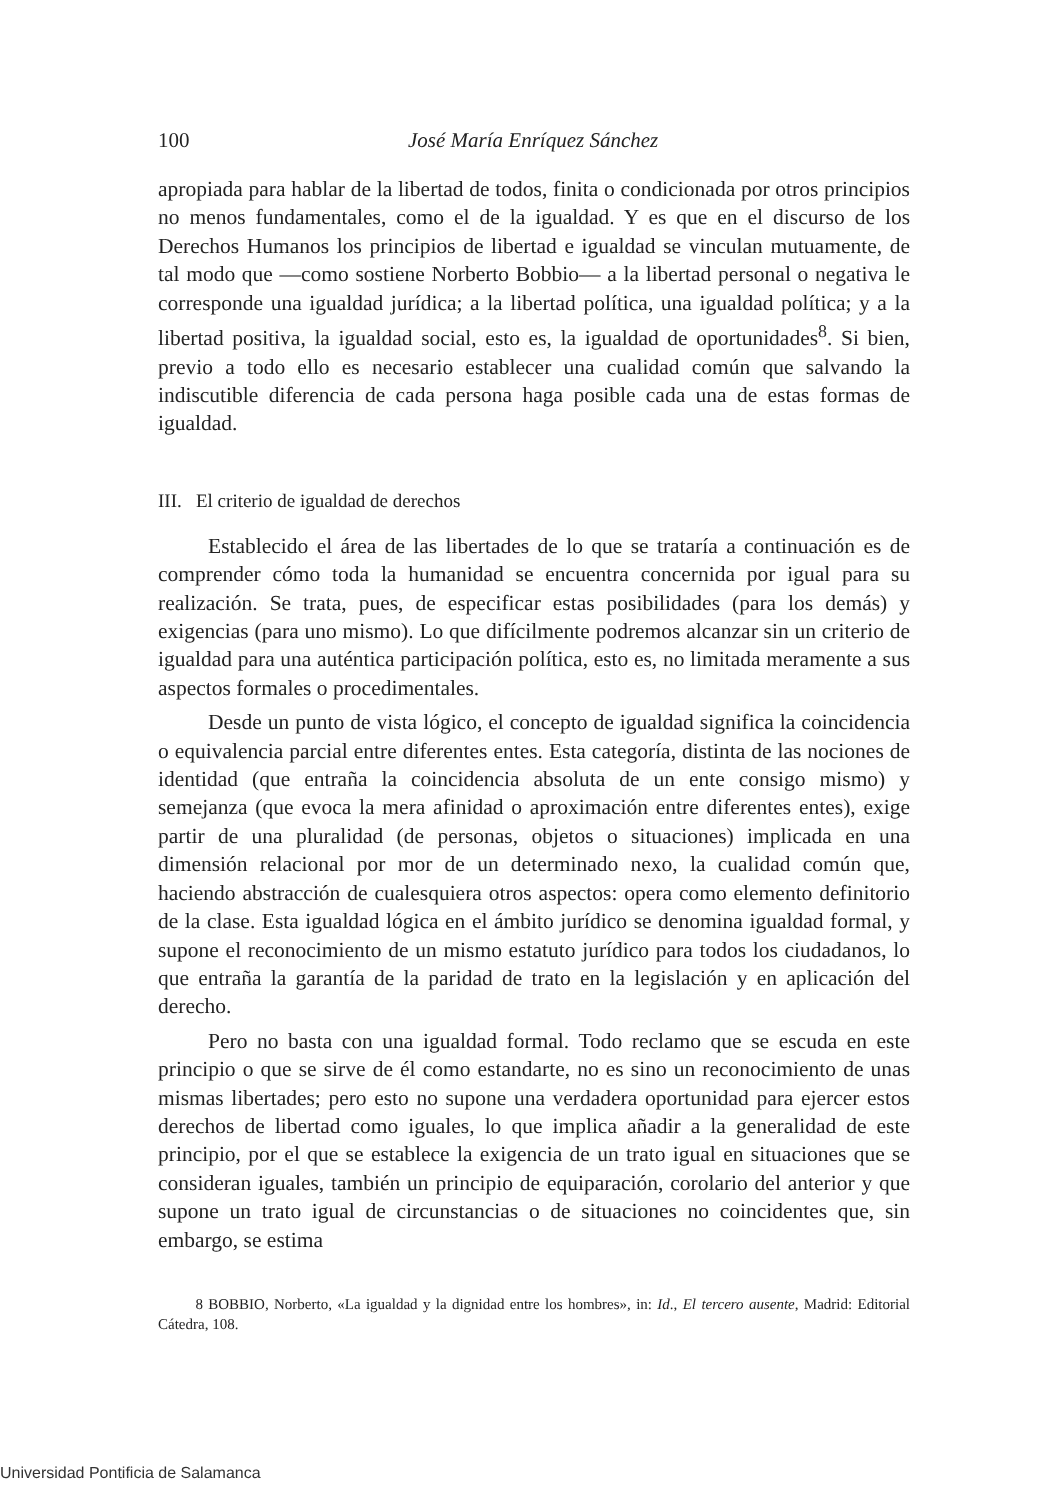100 José María Enríquez Sánchez
apropiada para hablar de la libertad de todos, finita o condicionada por otros principios no menos fundamentales, como el de la igualdad. Y es que en el discurso de los Derechos Humanos los principios de libertad e igualdad se vinculan mutuamente, de tal modo que —como sostiene Norberto Bobbio— a la libertad personal o negativa le corresponde una igualdad jurídica; a la libertad política, una igualdad política; y a la libertad positiva, la igualdad social, esto es, la igualdad de oportunidades<sup>8</sup>. Si bien, previo a todo ello es necesario establecer una cualidad común que salvando la indiscutible diferencia de cada persona haga posible cada una de estas formas de igualdad.
III. El criterio de igualdad de derechos
Establecido el área de las libertades de lo que se trataría a continuación es de comprender cómo toda la humanidad se encuentra concernida por igual para su realización. Se trata, pues, de especificar estas posibilidades (para los demás) y exigencias (para uno mismo). Lo que difícilmente podremos alcanzar sin un criterio de igualdad para una auténtica participación política, esto es, no limitada meramente a sus aspectos formales o procedimentales.
Desde un punto de vista lógico, el concepto de igualdad significa la coincidencia o equivalencia parcial entre diferentes entes. Esta categoría, distinta de las nociones de identidad (que entraña la coincidencia absoluta de un ente consigo mismo) y semejanza (que evoca la mera afinidad o aproximación entre diferentes entes), exige partir de una pluralidad (de personas, objetos o situaciones) implicada en una dimensión relacional por mor de un determinado nexo, la cualidad común que, haciendo abstracción de cualesquiera otros aspectos: opera como elemento definitorio de la clase. Esta igualdad lógica en el ámbito jurídico se denomina igualdad formal, y supone el reconocimiento de un mismo estatuto jurídico para todos los ciudadanos, lo que entraña la garantía de la paridad de trato en la legislación y en aplicación del derecho.
Pero no basta con una igualdad formal. Todo reclamo que se escuda en este principio o que se sirve de él como estandarte, no es sino un reconocimiento de unas mismas libertades; pero esto no supone una verdadera oportunidad para ejercer estos derechos de libertad como iguales, lo que implica añadir a la generalidad de este principio, por el que se establece la exigencia de un trato igual en situaciones que se consideran iguales, también un principio de equiparación, corolario del anterior y que supone un trato igual de circunstancias o de situaciones no coincidentes que, sin embargo, se estima
8 BOBBIO, Norberto, «La igualdad y la dignidad entre los hombres», in: Id., El tercero ausente, Madrid: Editorial Cátedra, 108.
Universidad Pontificia de Salamanca